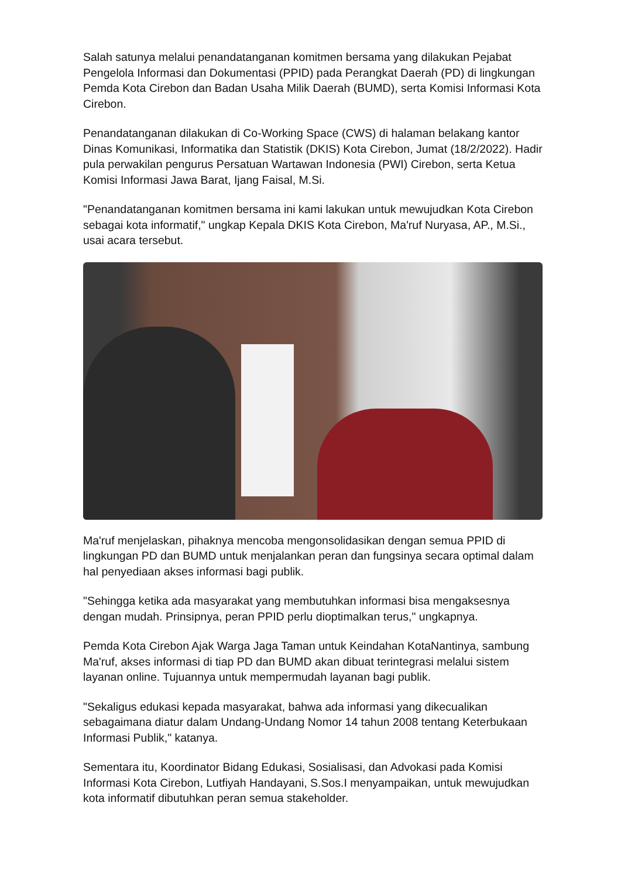Salah satunya melalui penandatanganan komitmen bersama yang dilakukan Pejabat Pengelola Informasi dan Dokumentasi (PPID) pada Perangkat Daerah (PD) di lingkungan Pemda Kota Cirebon dan Badan Usaha Milik Daerah (BUMD), serta Komisi Informasi Kota Cirebon.
Penandatanganan dilakukan di Co-Working Space (CWS) di halaman belakang kantor Dinas Komunikasi, Informatika dan Statistik (DKIS) Kota Cirebon, Jumat (18/2/2022). Hadir pula perwakilan pengurus Persatuan Wartawan Indonesia (PWI) Cirebon, serta Ketua Komisi Informasi Jawa Barat, Ijang Faisal, M.Si.
"Penandatanganan komitmen bersama ini kami lakukan untuk mewujudkan Kota Cirebon sebagai kota informatif," ungkap Kepala DKIS Kota Cirebon, Ma'ruf Nuryasa, AP., M.Si., usai acara tersebut.
Ma'ruf menjelaskan, pihaknya mencoba mengonsolidasikan dengan semua PPID di lingkungan PD dan BUMD untuk menjalankan peran dan fungsinya secara optimal dalam hal penyediaan akses informasi bagi publik.
"Sehingga ketika ada masyarakat yang membutuhkan informasi bisa mengaksesnya dengan mudah. Prinsipnya, peran PPID perlu dioptimalkan terus," ungkapnya.
Pemda Kota Cirebon Ajak Warga Jaga Taman untuk Keindahan KotaNantinya, sambung Ma'ruf, akses informasi di tiap PD dan BUMD akan dibuat terintegrasi melalui sistem layanan online. Tujuannya untuk mempermudah layanan bagi publik.
"Sekaligus edukasi kepada masyarakat, bahwa ada informasi yang dikecualikan sebagaimana diatur dalam Undang-Undang Nomor 14 tahun 2008 tentang Keterbukaan Informasi Publik," katanya.
Sementara itu, Koordinator Bidang Edukasi, Sosialisasi, dan Advokasi pada Komisi Informasi Kota Cirebon, Lutfiyah Handayani, S.Sos.I menyampaikan, untuk mewujudkan kota informatif dibutuhkan peran semua stakeholder.